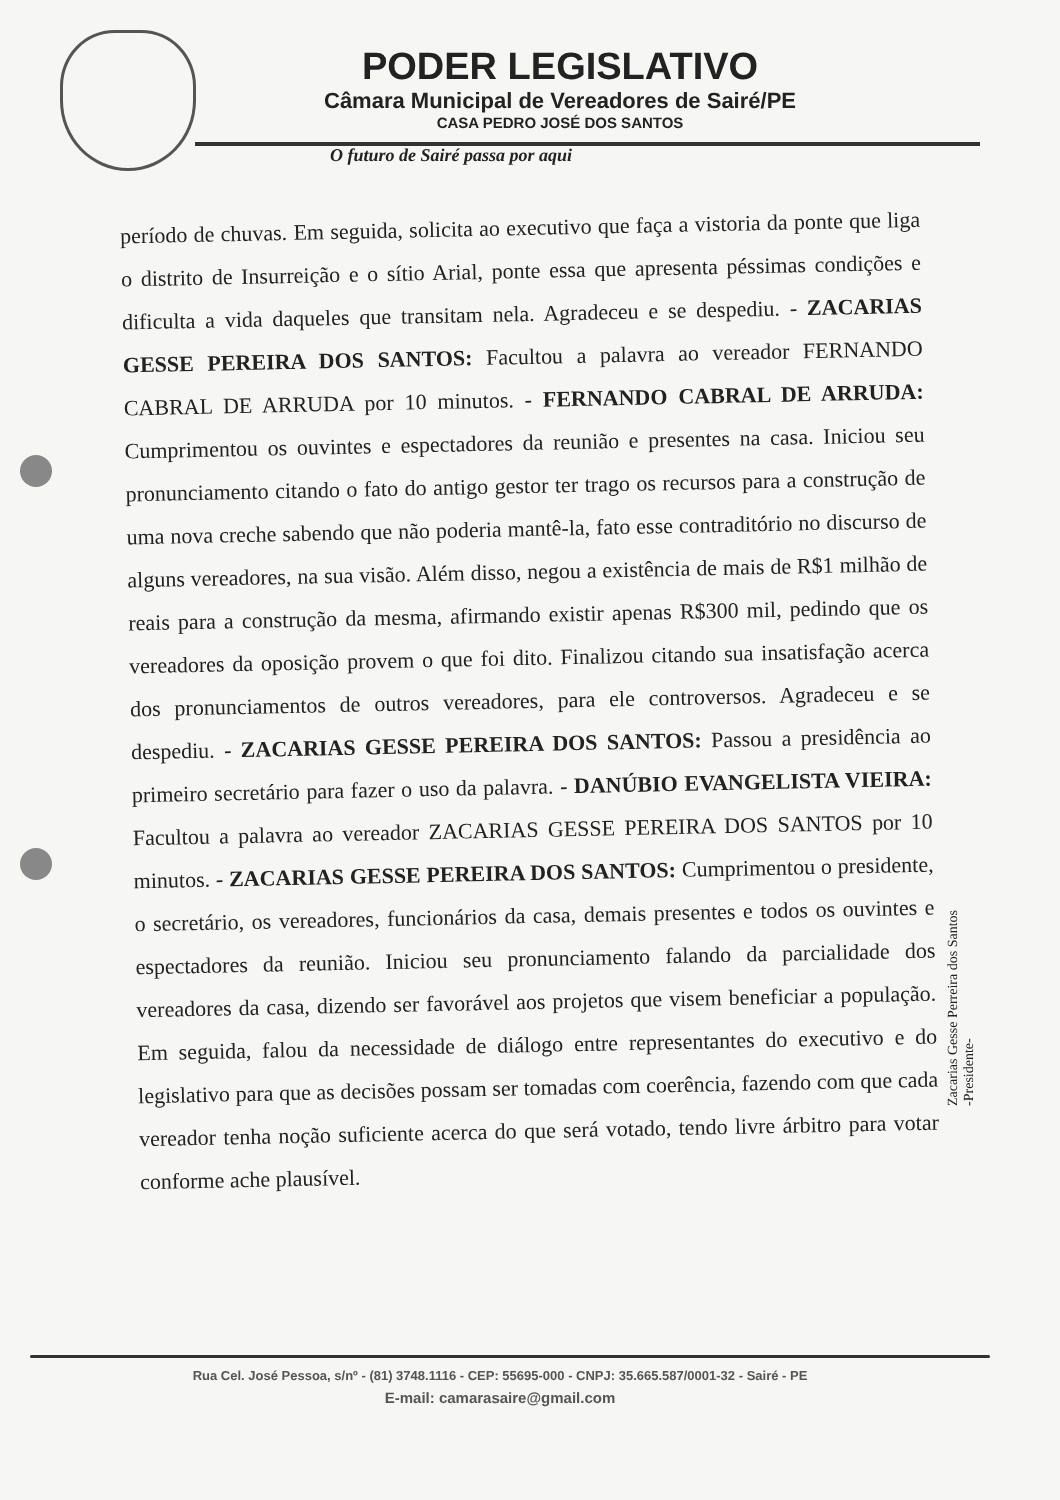PODER LEGISLATIVO
Câmara Municipal de Vereadores de Sairé/PE
CASA PEDRO JOSÉ DOS SANTOS
O futuro de Sairé passa por aqui
período de chuvas. Em seguida, solicita ao executivo que faça a vistoria da ponte que liga o distrito de Insurreição e o sítio Arial, ponte essa que apresenta péssimas condições e dificulta a vida daqueles que transitam nela. Agradeceu e se despediu. - ZACARIAS GESSE PEREIRA DOS SANTOS: Facultou a palavra ao vereador FERNANDO CABRAL DE ARRUDA por 10 minutos. - FERNANDO CABRAL DE ARRUDA: Cumprimentou os ouvintes e espectadores da reunião e presentes na casa. Iniciou seu pronunciamento citando o fato do antigo gestor ter trago os recursos para a construção de uma nova creche sabendo que não poderia mantê-la, fato esse contraditório no discurso de alguns vereadores, na sua visão. Além disso, negou a existência de mais de R$1 milhão de reais para a construção da mesma, afirmando existir apenas R$300 mil, pedindo que os vereadores da oposição provem o que foi dito. Finalizou citando sua insatisfação acerca dos pronunciamentos de outros vereadores, para ele controversos. Agradeceu e se despediu. - ZACARIAS GESSE PEREIRA DOS SANTOS: Passou a presidência ao primeiro secretário para fazer o uso da palavra. - DANÚBIO EVANGELISTA VIEIRA: Facultou a palavra ao vereador ZACARIAS GESSE PEREIRA DOS SANTOS por 10 minutos. - ZACARIAS GESSE PEREIRA DOS SANTOS: Cumprimentou o presidente, o secretário, os vereadores, funcionários da casa, demais presentes e todos os ouvintes e espectadores da reunião. Iniciou seu pronunciamento falando da parcialidade dos vereadores da casa, dizendo ser favorável aos projetos que visem beneficiar a população. Em seguida, falou da necessidade de diálogo entre representantes do executivo e do legislativo para que as decisões possam ser tomadas com coerência, fazendo com que cada vereador tenha noção suficiente acerca do que será votado, tendo livre árbitro para votar conforme ache plausível.
Zacarias Gesse Perreira dos Santos
-Presidente-
Rua Cel. José Pessoa, s/nº - (81) 3748.1116 - CEP: 55695-000 - CNPJ: 35.665.587/0001-32 - Sairé - PE
E-mail: camarasaire@gmail.com